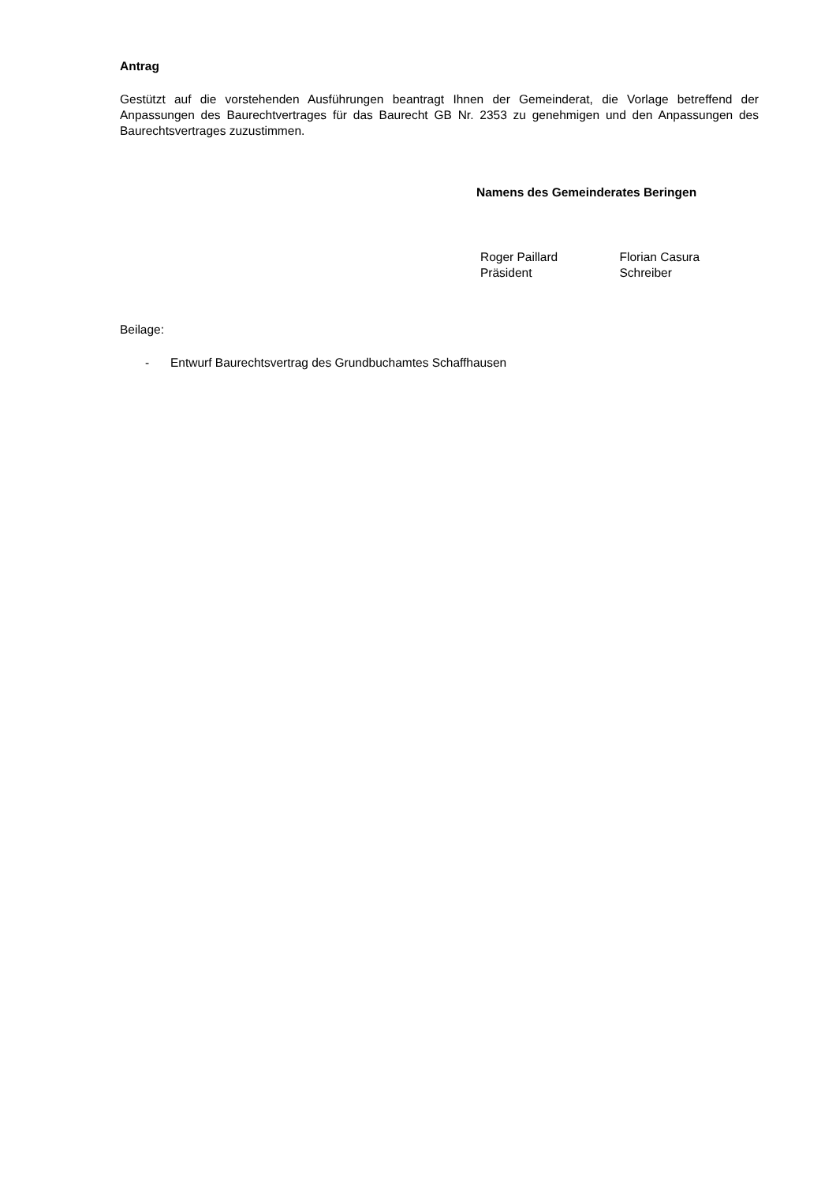Antrag
Gestützt auf die vorstehenden Ausführungen beantragt Ihnen der Gemeinderat, die Vorlage betreffend der Anpassungen des Baurechtvertrages für das Baurecht GB Nr. 2353 zu genehmigen und den Anpassungen des Baurechtsvertrages zuzustimmen.
Namens des Gemeinderates Beringen
Roger Paillard
Präsident
Florian Casura
Schreiber
Beilage:
- Entwurf Baurechtsvertrag des Grundbuchamtes Schaffhausen